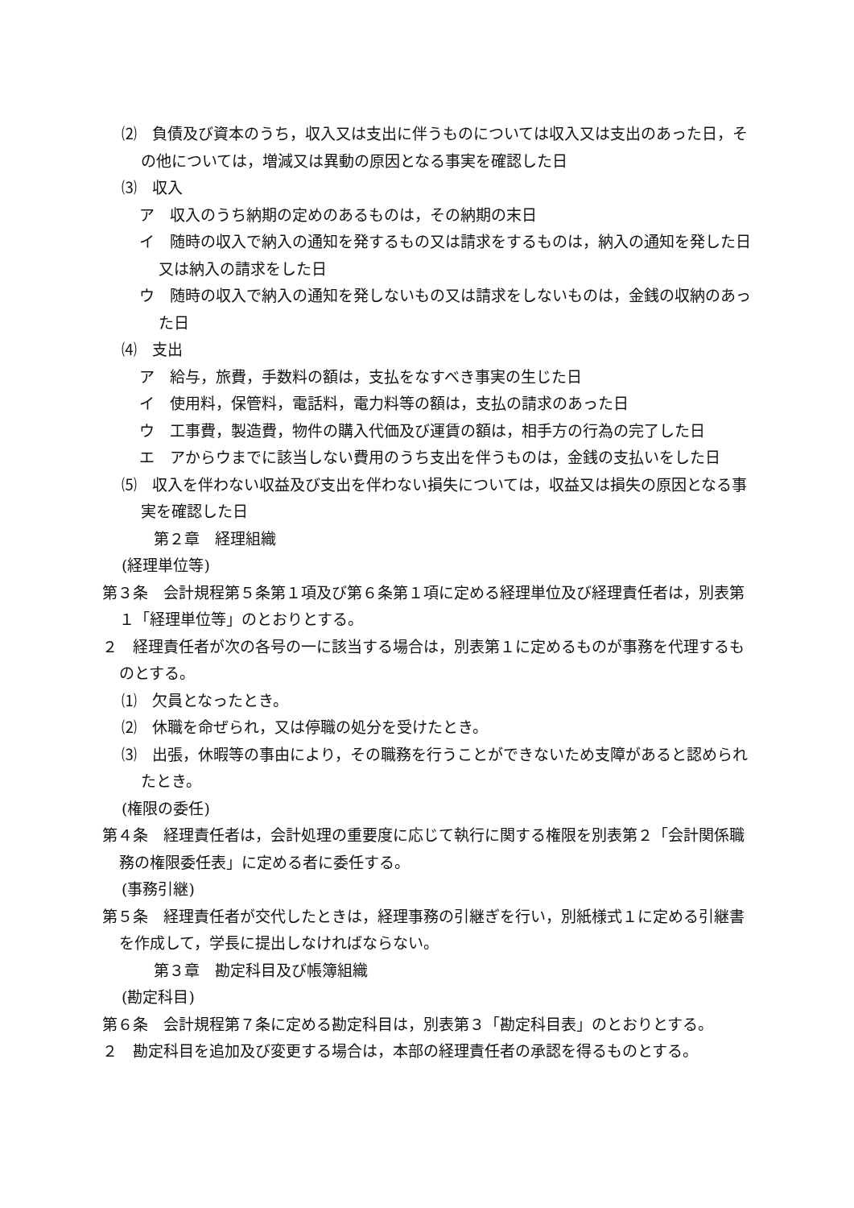⑵　負債及び資本のうち，収入又は支出に伴うものについては収入又は支出のあった日，その他については，増減又は異動の原因となる事実を確認した日
⑶　収入
ア　収入のうち納期の定めのあるものは，その納期の末日
イ　随時の収入で納入の通知を発するもの又は請求をするものは，納入の通知を発した日又は納入の請求をした日
ウ　随時の収入で納入の通知を発しないもの又は請求をしないものは，金銭の収納のあった日
⑷　支出
ア　給与，旅費，手数料の額は，支払をなすべき事実の生じた日
イ　使用料，保管料，電話料，電力料等の額は，支払の請求のあった日
ウ　工事費，製造費，物件の購入代価及び運賃の額は，相手方の行為の完了した日
エ　アからウまでに該当しない費用のうち支出を伴うものは，金銭の支払いをした日
⑸　収入を伴わない収益及び支出を伴わない損失については，収益又は損失の原因となる事実を確認した日
第２章　経理組織
(経理単位等)
第３条　会計規程第５条第１項及び第６条第１項に定める経理単位及び経理責任者は，別表第１「経理単位等」のとおりとする。
２　経理責任者が次の各号の一に該当する場合は，別表第１に定めるものが事務を代理するものとする。
⑴　欠員となったとき。
⑵　休職を命ぜられ，又は停職の処分を受けたとき。
⑶　出張，休暇等の事由により，その職務を行うことができないため支障があると認められたとき。
(権限の委任)
第４条　経理責任者は，会計処理の重要度に応じて執行に関する権限を別表第２「会計関係職務の権限委任表」に定める者に委任する。
(事務引継)
第５条　経理責任者が交代したときは，経理事務の引継ぎを行い，別紙様式１に定める引継書を作成して，学長に提出しなければならない。
第３章　勘定科目及び帳簿組織
(勘定科目)
第６条　会計規程第７条に定める勘定科目は，別表第３「勘定科目表」のとおりとする。
２　勘定科目を追加及び変更する場合は，本部の経理責任者の承認を得るものとする。